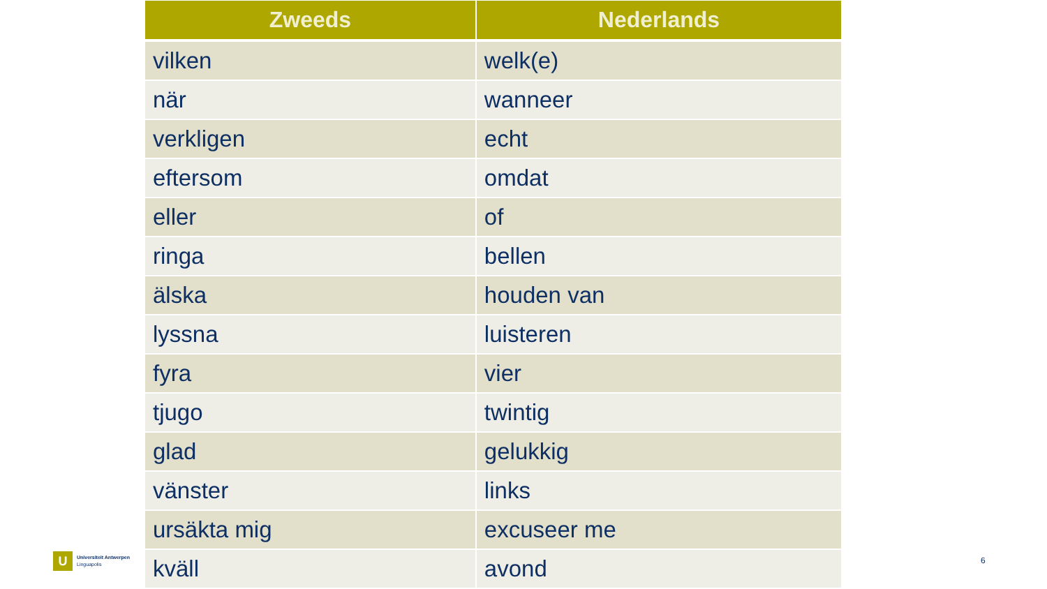| Zweeds | Nederlands |
| --- | --- |
| vilken | welk(e) |
| när | wanneer |
| verkligen | echt |
| eftersom | omdat |
| eller | of |
| ringa | bellen |
| älska | houden van |
| lyssna | luisteren |
| fyra | vier |
| tjugo | twintig |
| glad | gelukkig |
| vänster | links |
| ursäkta mig | excuseer me |
| kväll | avond |
U
Universiteit Antwerpen
Linguapolis
6